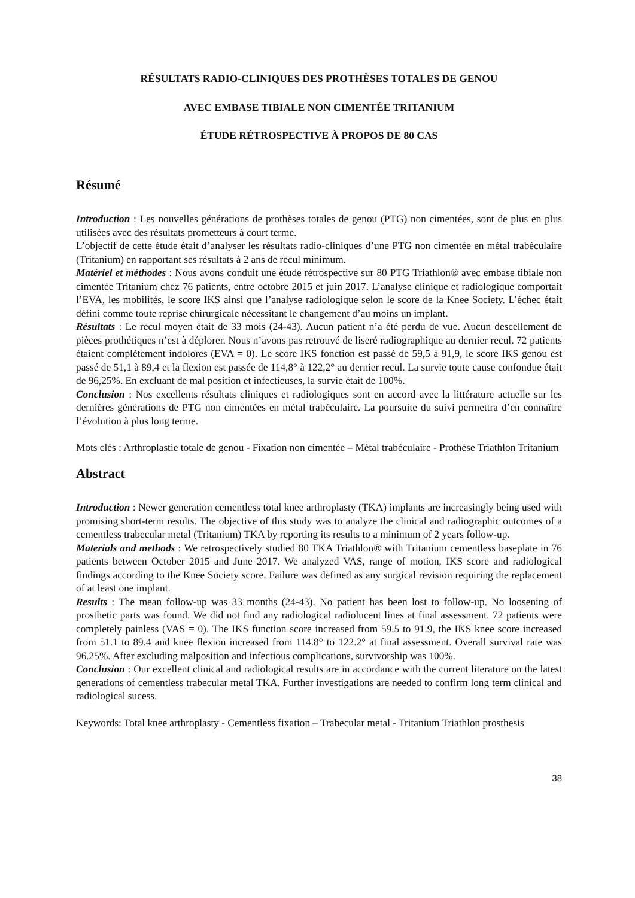RÉSULTATS RADIO-CLINIQUES DES PROTHÈSES TOTALES DE GENOU
AVEC EMBASE TIBIALE NON CIMENTÉE TRITANIUM
ÉTUDE RÉTROSPECTIVE À PROPOS DE 80 CAS
Résumé
Introduction : Les nouvelles générations de prothèses totales de genou (PTG) non cimentées, sont de plus en plus utilisées avec des résultats prometteurs à court terme.
L’objectif de cette étude était d’analyser les résultats radio-cliniques d’une PTG non cimentée en métal trabéculaire (Tritanium) en rapportant ses résultats à 2 ans de recul minimum.
Matériel et méthodes : Nous avons conduit une étude rétrospective sur 80 PTG Triathlon® avec embase tibiale non cimentée Tritanium chez 76 patients, entre octobre 2015 et juin 2017. L’analyse clinique et radiologique comportait l’EVA, les mobilités, le score IKS ainsi que l’analyse radiologique selon le score de la Knee Society. L’échec était défini comme toute reprise chirurgicale nécessitant le changement d’au moins un implant.
Résultats : Le recul moyen était de 33 mois (24-43). Aucun patient n’a été perdu de vue. Aucun descellement de pièces prothétiques n’est à déplorer. Nous n’avons pas retrouvé de liseré radiographique au dernier recul. 72 patients étaient complètement indolores (EVA = 0). Le score IKS fonction est passé de 59,5 à 91,9, le score IKS genou est passé de 51,1 à 89,4 et la flexion est passée de 114,8° à 122,2° au dernier recul. La survie toute cause confondue était de 96,25%. En excluant de mal position et infectieuses, la survie était de 100%.
Conclusion : Nos excellents résultats cliniques et radiologiques sont en accord avec la littérature actuelle sur les dernières générations de PTG non cimentées en métal trabéculaire. La poursuite du suivi permettra d’en connaître l’évolution à plus long terme.
Mots clés : Arthroplastie totale de genou - Fixation non cimentée – Métal trabéculaire - Prothèse Triathlon Tritanium
Abstract
Introduction : Newer generation cementless total knee arthroplasty (TKA) implants are increasingly being used with promising short-term results. The objective of this study was to analyze the clinical and radiographic outcomes of a cementless trabecular metal (Tritanium) TKA by reporting its results to a minimum of 2 years follow-up.
Materials and methods : We retrospectively studied 80 TKA Triathlon® with Tritanium cementless baseplate in 76 patients between October 2015 and June 2017. We analyzed VAS, range of motion, IKS score and radiological findings according to the Knee Society score. Failure was defined as any surgical revision requiring the replacement of at least one implant.
Results : The mean follow-up was 33 months (24-43). No patient has been lost to follow-up. No loosening of prosthetic parts was found. We did not find any radiological radiolucent lines at final assessment. 72 patients were completely painless (VAS = 0). The IKS function score increased from 59.5 to 91.9, the IKS knee score increased from 51.1 to 89.4 and knee flexion increased from 114.8° to 122.2° at final assessment. Overall survival rate was 96.25%. After excluding malposition and infectious complications, survivorship was 100%.
Conclusion : Our excellent clinical and radiological results are in accordance with the current literature on the latest generations of cementless trabecular metal TKA. Further investigations are needed to confirm long term clinical and radiological sucess.
Keywords: Total knee arthroplasty - Cementless fixation – Trabecular metal - Tritanium Triathlon prosthesis
38